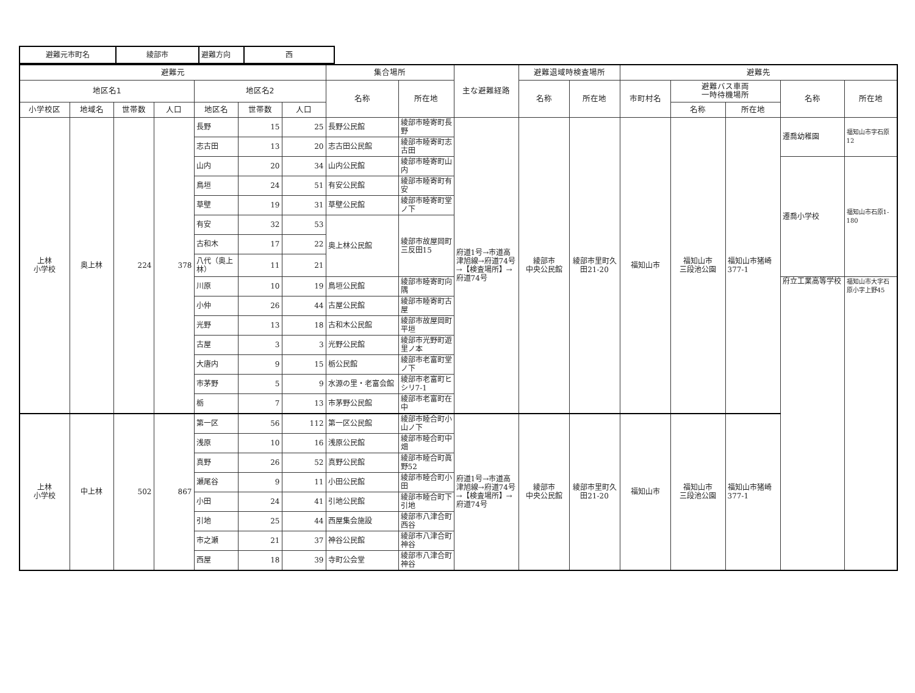| 避難元市町名 | 綾部市 | 避難方向 | 西 |
| 避難元 | | | | | | | 集合場所 | | 主な避難経路 | 避難退域時検査場所 | | 避難先 | | | | |
| --- | --- | --- | --- | --- | --- | --- | --- | --- | --- | --- | --- | --- | --- | --- | --- | --- |
| 地区名1 | | | | 地区名2 | | | 名称 | 所在地 | | 名称 | 所在地 | 市町村名 | 避難バス車両 一時待機場所 | | 名称 | 所在地 |
| 小学校区 | 地域名 | 世帯数 | 人口 | 地区名 | 世帯数 | 人口 | | | | | | | 名称 | 所在地 | | |
| 上林 小学校 | 奥上林 | 224 | 378 | 長野 | 15 | 25 | 長野公民館 | 綾部市睦寄町長野 | 府道1号→市道高津旭線→府道74号→【検査場所】→府道74号 | 綾部市 中央公民館 | 綾部市里町久田21-20 | 福知山市 | 福知山市 三段池公園 | 福知山市猪崎377-1 | 遷喬幼稚園 | 福知山市字石原12 |
| | | | | 志古田 | 13 | 20 | 志古田公民館 | 綾部市睦寄町志古田 | | | | | | | | |
| | | | | 山内 | 20 | 34 | 山内公民館 | 綾部市睦寄町山内 | | | | | | | 遷喬小学校 | 福知山市石原1-180 |
| | | | | 鳥垣 | 24 | 51 | 有安公民館 | 綾部市睦寄町有安 | | | | | | | | |
| | | | | 草壁 | 19 | 31 | 草壁公民館 | 綾部市睦寄町堂ノ下 | | | | | | | | |
| | | | | 有安 | 32 | 53 | 奥上林公民館 | 綾部市故屋岡町三反田15 | | | | | | | | |
| | | | | 古和木 | 17 | 22 | | | | | | | | | | |
| | | | | 八代（奥上林） | 11 | 21 | | | | | | | | | | |
| | | | | 川原 | 10 | 19 | 鳥垣公民館 | 綾部市睦寄町向隅 | | | | | | | 府立工業高等学校 | 福知山市大字石原小字上野45 |
| | | | | 小仲 | 26 | 44 | 古屋公民館 | 綾部市睦寄町古屋 | | | | | | | | |
| | | | | 光野 | 13 | 18 | 古和木公民館 | 綾部市故屋岡町平垣 | | | | | | | | |
| | | | | 古屋 | 3 | 3 | 光野公民館 | 綾部市光野町遊里ノ本 | | | | | | | | |
| | | | | 大唐内 | 9 | 15 | 栃公民館 | 綾部市老富町堂ノ下 | | | | | | | | |
| | | | | 市茅野 | 5 | 9 | 水源の里・老富会館 | 綾部市老富町ヒシリ7-1 | | | | | | | | |
| | | | | 栃 | 7 | 13 | 市茅野公民館 | 綾部市老富町在中 | | | | | | | | |
| 上林 小学校 | 中上林 | 502 | 867 | 第一区 | 56 | 112 | 第一区公民館 | 綾部市睦合町小山ノ下 | 府道1号→市道高津旭線→府道74号→【検査場所】→府道74号 | 綾部市 中央公民館 | 綾部市里町久田21-20 | 福知山市 | 福知山市 三段池公園 | 福知山市猪崎377-1 | | |
| | | | | 浅原 | 10 | 16 | 浅原公民館 | 綾部市睦合町中畑 | | | | | | | | |
| | | | | 真野 | 26 | 52 | 真野公民館 | 綾部市睦合町眞野52 | | | | | | | | |
| | | | | 瀬尾谷 | 9 | 11 | 小田公民館 | 綾部市睦合町小田 | | | | | | | | |
| | | | | 小田 | 24 | 41 | 引地公民館 | 綾部市睦合町下引地 | | | | | | | | |
| | | | | 引地 | 25 | 44 | 西屋集会施設 | 綾部市八津合町西谷 | | | | | | | | |
| | | | | 市之瀬 | 21 | 37 | 神谷公民館 | 綾部市八津合町神谷 | | | | | | | | |
| | | | | 西屋 | 18 | 39 | 寺町公会堂 | 綾部市八津合町神谷 | | | | | | | | |